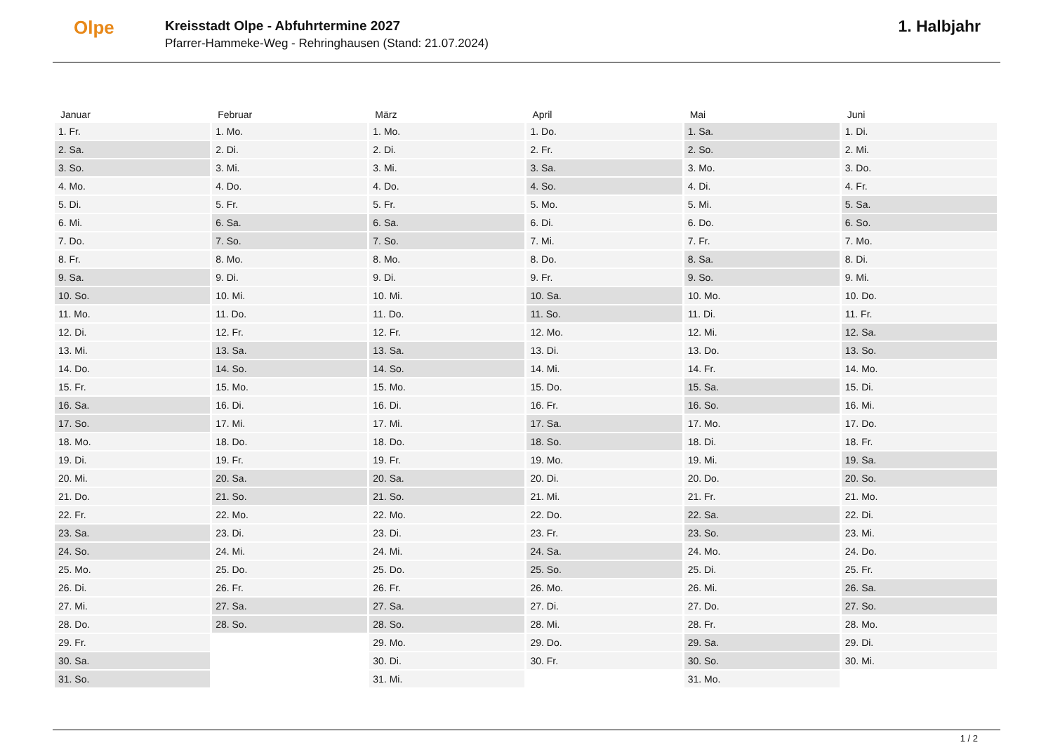Olpe
Kreisstadt Olpe - Abfuhrtermine 2027
Pfarrer-Hammeke-Weg - Rehringhausen (Stand: 21.07.2024)
1. Halbjahr
| Januar | Februar | März | April | Mai | Juni |
| --- | --- | --- | --- | --- | --- |
| 1. Fr. | 1. Mo. | 1. Mo. | 1. Do. | 1. Sa. | 1. Di. |
| 2. Sa. | 2. Di. | 2. Di. | 2. Fr. | 2. So. | 2. Mi. |
| 3. So. | 3. Mi. | 3. Mi. | 3. Sa. | 3. Mo. | 3. Do. |
| 4. Mo. | 4. Do. | 4. Do. | 4. So. | 4. Di. | 4. Fr. |
| 5. Di. | 5. Fr. | 5. Fr. | 5. Mo. | 5. Mi. | 5. Sa. |
| 6. Mi. | 6. Sa. | 6. Sa. | 6. Di. | 6. Do. | 6. So. |
| 7. Do. | 7. So. | 7. So. | 7. Mi. | 7. Fr. | 7. Mo. |
| 8. Fr. | 8. Mo. | 8. Mo. | 8. Do. | 8. Sa. | 8. Di. |
| 9. Sa. | 9. Di. | 9. Di. | 9. Fr. | 9. So. | 9. Mi. |
| 10. So. | 10. Mi. | 10. Mi. | 10. Sa. | 10. Mo. | 10. Do. |
| 11. Mo. | 11. Do. | 11. Do. | 11. So. | 11. Di. | 11. Fr. |
| 12. Di. | 12. Fr. | 12. Fr. | 12. Mo. | 12. Mi. | 12. Sa. |
| 13. Mi. | 13. Sa. | 13. Sa. | 13. Di. | 13. Do. | 13. So. |
| 14. Do. | 14. So. | 14. So. | 14. Mi. | 14. Fr. | 14. Mo. |
| 15. Fr. | 15. Mo. | 15. Mo. | 15. Do. | 15. Sa. | 15. Di. |
| 16. Sa. | 16. Di. | 16. Di. | 16. Fr. | 16. So. | 16. Mi. |
| 17. So. | 17. Mi. | 17. Mi. | 17. Sa. | 17. Mo. | 17. Do. |
| 18. Mo. | 18. Do. | 18. Do. | 18. So. | 18. Di. | 18. Fr. |
| 19. Di. | 19. Fr. | 19. Fr. | 19. Mo. | 19. Mi. | 19. Sa. |
| 20. Mi. | 20. Sa. | 20. Sa. | 20. Di. | 20. Do. | 20. So. |
| 21. Do. | 21. So. | 21. So. | 21. Mi. | 21. Fr. | 21. Mo. |
| 22. Fr. | 22. Mo. | 22. Mo. | 22. Do. | 22. Sa. | 22. Di. |
| 23. Sa. | 23. Di. | 23. Di. | 23. Fr. | 23. So. | 23. Mi. |
| 24. So. | 24. Mi. | 24. Mi. | 24. Sa. | 24. Mo. | 24. Do. |
| 25. Mo. | 25. Do. | 25. Do. | 25. So. | 25. Di. | 25. Fr. |
| 26. Di. | 26. Fr. | 26. Fr. | 26. Mo. | 26. Mi. | 26. Sa. |
| 27. Mi. | 27. Sa. | 27. Sa. | 27. Di. | 27. Do. | 27. So. |
| 28. Do. | 28. So. | 28. So. | 28. Mi. | 28. Fr. | 28. Mo. |
| 29. Fr. | | 29. Mo. | 29. Do. | 29. Sa. | 29. Di. |
| 30. Sa. | | 30. Di. | 30. Fr. | 30. So. | 30. Mi. |
| 31. So. | | 31. Mi. | | 31. Mo. | |
1 / 2